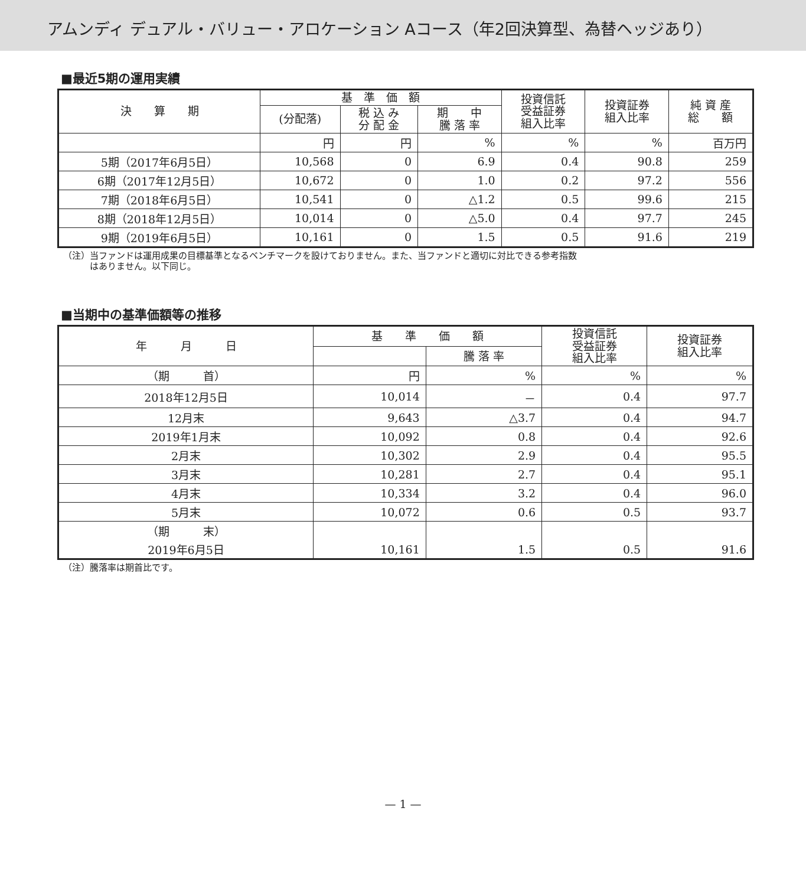アムンディ デュアル・バリュー・アロケーション Aコース（年2回決算型、為替ヘッジあり）
■最近5期の運用実績
| 決 算 期 | 基 準 価 額 | | | 投資信託 受益証券 組入比率 | 投資証券 組入比率 | 純 資 産 総 額 |
| --- | --- | --- | --- | --- | --- | --- |
| | (分配落) | 税 込 み 分 配 金 | 期 中 騰 落 率 | | | |
| | 円 | 円 | % | % | % | 百万円 |
| 5期（2017年6月5日） | 10,568 | 0 | 6.9 | 0.4 | 90.8 | 259 |
| 6期（2017年12月5日） | 10,672 | 0 | 1.0 | 0.2 | 97.2 | 556 |
| 7期（2018年6月5日） | 10,541 | 0 | △1.2 | 0.5 | 99.6 | 215 |
| 8期（2018年12月5日） | 10,014 | 0 | △5.0 | 0.4 | 97.7 | 245 |
| 9期（2019年6月5日） | 10,161 | 0 | 1.5 | 0.5 | 91.6 | 219 |
（注）当ファンドは運用成果の目標基準となるベンチマークを設けておりません。また、当ファンドと適切に対比できる参考指数
　　　はありません。以下同じ。
■当期中の基準価額等の推移
| 年 月 日 | 基 準 価 額 | | 投資信託 受益証券 組入比率 | 投資証券 組入比率 |
| --- | --- | --- | --- | --- |
| | | 騰 落 率 | | |
| （期 首） | 円 | % | % | % |
| 2018年12月5日 | 10,014 | － | 0.4 | 97.7 |
| 12月末 | 9,643 | △3.7 | 0.4 | 94.7 |
| 2019年1月末 | 10,092 | 0.8 | 0.4 | 92.6 |
| 2月末 | 10,302 | 2.9 | 0.4 | 95.5 |
| 3月末 | 10,281 | 2.7 | 0.4 | 95.1 |
| 4月末 | 10,334 | 3.2 | 0.4 | 96.0 |
| 5月末 | 10,072 | 0.6 | 0.5 | 93.7 |
| （期 末） | | | | |
| 2019年6月5日 | 10,161 | 1.5 | 0.5 | 91.6 |
（注）騰落率は期首比です。
— 1 —